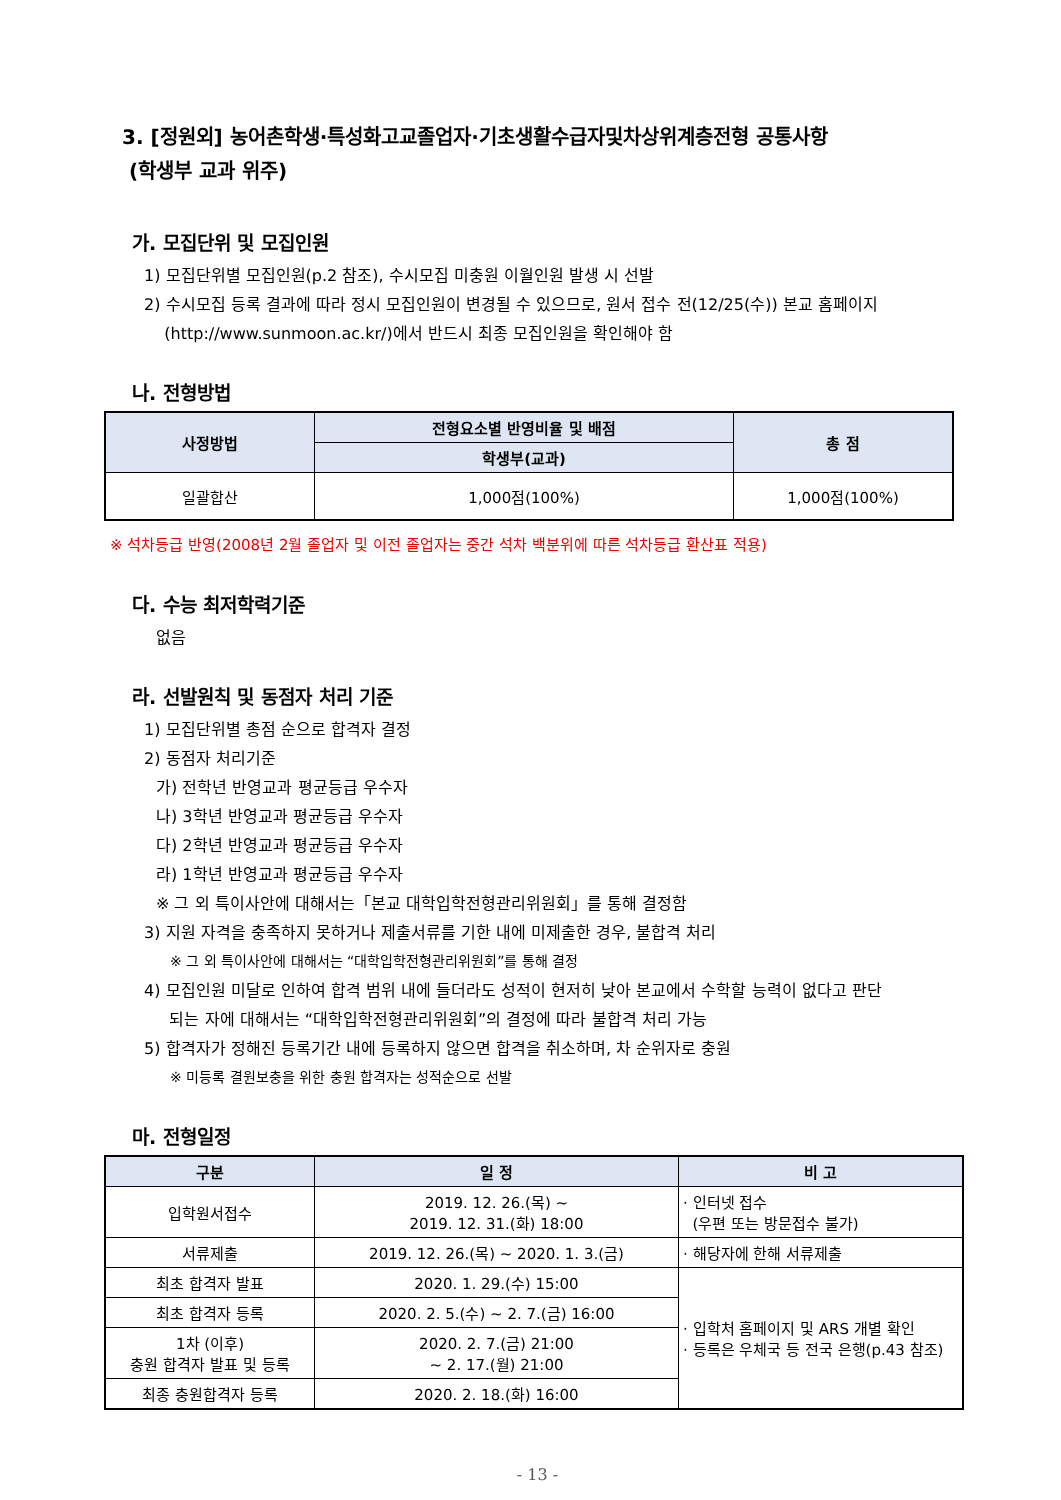3. [정원외] 농어촌학생·특성화고교졸업자·기초생활수급자및차상위계층전형 공통사항
(학생부 교과 위주)
가. 모집단위 및 모집인원
1) 모집단위별 모집인원(p.2 참조), 수시모집 미충원 이월인원 발생 시 선발
2) 수시모집 등록 결과에 따라 정시 모집인원이 변경될 수 있으므로, 원서 접수 전(12/25(수)) 본교 홈페이지
(http://www.sunmoon.ac.kr/)에서 반드시 최종 모집인원을 확인해야 함
나. 전형방법
| 사정방법 | 전형요소별 반영비율 및 배점 | 총 점 |
| --- | --- | --- |
| | 학생부(교과) | |
| 일괄합산 | 1,000점(100%) | 1,000점(100%) |
※ 석차등급 반영(2008년 2월 졸업자 및 이전 졸업자는 중간 석차 백분위에 따른 석차등급 환산표 적용)
다. 수능 최저학력기준
없음
라. 선발원칙 및 동점자 처리 기준
1) 모집단위별 총점 순으로 합격자 결정
2) 동점자 처리기준
가) 전학년 반영교과 평균등급 우수자
나) 3학년 반영교과 평균등급 우수자
다) 2학년 반영교과 평균등급 우수자
라) 1학년 반영교과 평균등급 우수자
※ 그 외 특이사안에 대해서는「본교 대학입학전형관리위원회」를 통해 결정함
3) 지원 자격을 충족하지 못하거나 제출서류를 기한 내에 미제출한 경우, 불합격 처리
※ 그 외 특이사안에 대해서는 “대학입학전형관리위원회”를 통해 결정
4) 모집인원 미달로 인하여 합격 범위 내에 들더라도 성적이 현저히 낮아 본교에서 수학할 능력이 없다고 판단
되는 자에 대해서는 “대학입학전형관리위원회”의 결정에 따라 불합격 처리 가능
5) 합격자가 정해진 등록기간 내에 등록하지 않으면 합격을 취소하며, 차 순위자로 충원
※ 미등록 결원보충을 위한 충원 합격자는 성적순으로 선발
마. 전형일정
| 구분 | 일 정 | 비 고 |
| --- | --- | --- |
| 입학원서접수 | 2019. 12. 26.(목) ~ 2019. 12. 31.(화) 18:00 | · 인터넷 접수 (우편 또는 방문접수 불가) |
| 서류제출 | 2019. 12. 26.(목) ~ 2020. 1. 3.(금) | · 해당자에 한해 서류제출 |
| 최초 합격자 발표 | 2020. 1. 29.(수) 15:00 | · 입학처 홈페이지 및 ARS 개별 확인 · 등록은 우체국 등 전국 은행(p.43 참조) |
| 최초 합격자 등록 | 2020. 2. 5.(수) ~ 2. 7.(금) 16:00 | |
| 1차 (이후) 충원 합격자 발표 및 등록 | 2020. 2. 7.(금) 21:00 ~ 2. 17.(월) 21:00 | |
| 최종 충원합격자 등록 | 2020. 2. 18.(화) 16:00 | |
- 13 -